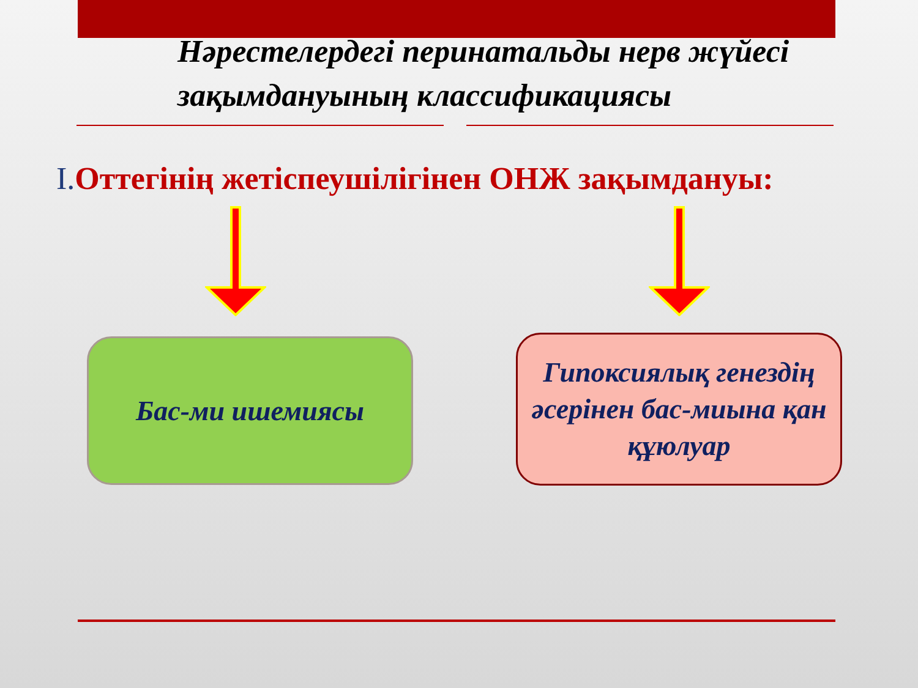Нәрестелердегі перинатальды нерв жүйесі зақымдануының классификациясы
I. Оттегінің жетіспеушілігінен ОНЖ зақымдануы:
Бас-ми ишемиясы
Гипоксиялық генездің әсерінен бас-миына қан құюлуар